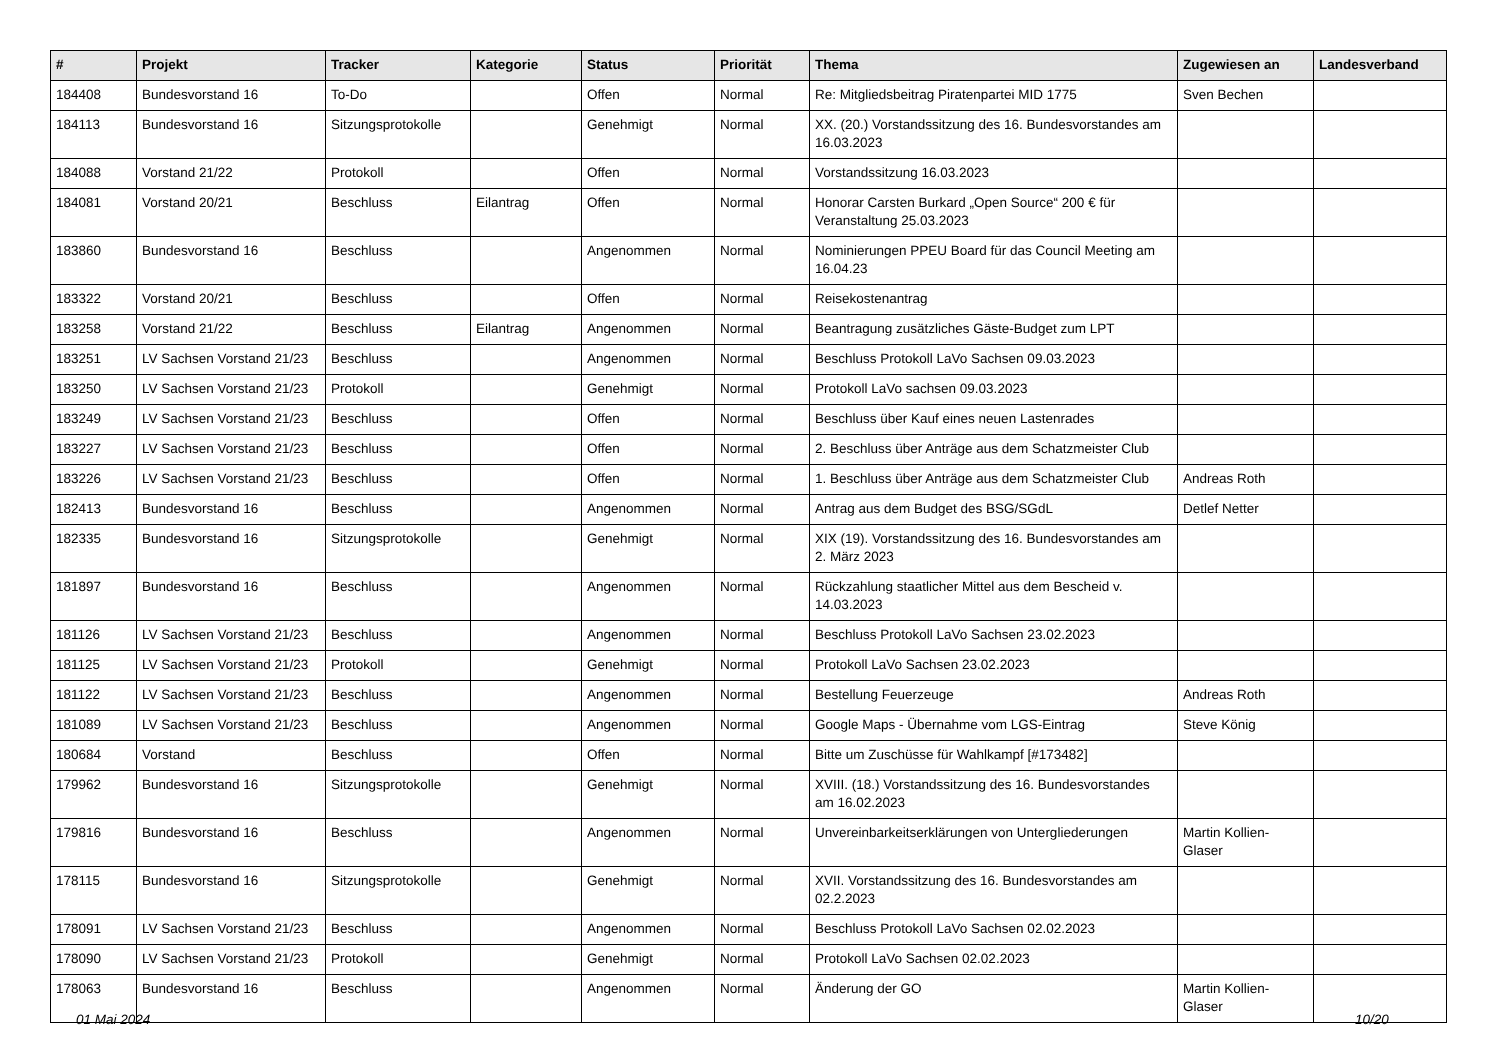| # | Projekt | Tracker | Kategorie | Status | Priorität | Thema | Zugewiesen an | Landesverband |
| --- | --- | --- | --- | --- | --- | --- | --- | --- |
| 184408 | Bundesvorstand 16 | To-Do | | Offen | Normal | Re: Mitgliedsbeitrag Piratenpartei MID 1775 | Sven Bechen | |
| 184113 | Bundesvorstand 16 | Sitzungsprotokolle | | Genehmigt | Normal | XX. (20.) Vorstandssitzung des 16. Bundesvorstandes am 16.03.2023 | | |
| 184088 | Vorstand 21/22 | Protokoll | | Offen | Normal | Vorstandssitzung 16.03.2023 | | |
| 184081 | Vorstand 20/21 | Beschluss | Eilantrag | Offen | Normal | Honorar Carsten Burkard „Open Source“ 200 € für Veranstaltung 25.03.2023 | | |
| 183860 | Bundesvorstand 16 | Beschluss | | Angenommen | Normal | Nominierungen PPEU Board für das Council Meeting am 16.04.23 | | |
| 183322 | Vorstand 20/21 | Beschluss | | Offen | Normal | Reisekostenantrag | | |
| 183258 | Vorstand 21/22 | Beschluss | Eilantrag | Angenommen | Normal | Beantragung zusätzliches Gäste-Budget zum LPT | | |
| 183251 | LV Sachsen Vorstand 21/23 | Beschluss | | Angenommen | Normal | Beschluss Protokoll LaVo Sachsen 09.03.2023 | | |
| 183250 | LV Sachsen Vorstand 21/23 | Protokoll | | Genehmigt | Normal | Protokoll LaVo sachsen 09.03.2023 | | |
| 183249 | LV Sachsen Vorstand 21/23 | Beschluss | | Offen | Normal | Beschluss über Kauf eines neuen Lastenrades | | |
| 183227 | LV Sachsen Vorstand 21/23 | Beschluss | | Offen | Normal | 2. Beschluss über Anträge aus dem Schatzmeister Club | | |
| 183226 | LV Sachsen Vorstand 21/23 | Beschluss | | Offen | Normal | 1. Beschluss über Anträge aus dem Schatzmeister Club | Andreas Roth | |
| 182413 | Bundesvorstand 16 | Beschluss | | Angenommen | Normal | Antrag aus dem Budget des BSG/SGdL | Detlef Netter | |
| 182335 | Bundesvorstand 16 | Sitzungsprotokolle | | Genehmigt | Normal | XIX (19). Vorstandssitzung des 16. Bundesvorstandes am 2. März 2023 | | |
| 181897 | Bundesvorstand 16 | Beschluss | | Angenommen | Normal | Rückzahlung staatlicher Mittel aus dem Bescheid v. 14.03.2023 | | |
| 181126 | LV Sachsen Vorstand 21/23 | Beschluss | | Angenommen | Normal | Beschluss Protokoll LaVo Sachsen 23.02.2023 | | |
| 181125 | LV Sachsen Vorstand 21/23 | Protokoll | | Genehmigt | Normal | Protokoll LaVo Sachsen 23.02.2023 | | |
| 181122 | LV Sachsen Vorstand 21/23 | Beschluss | | Angenommen | Normal | Bestellung Feuerzeuge | Andreas Roth | |
| 181089 | LV Sachsen Vorstand 21/23 | Beschluss | | Angenommen | Normal | Google Maps - Übernahme vom LGS-Eintrag | Steve König | |
| 180684 | Vorstand | Beschluss | | Offen | Normal | Bitte um Zuschüsse für Wahlkampf [#173482] | | |
| 179962 | Bundesvorstand 16 | Sitzungsprotokolle | | Genehmigt | Normal | XVIII. (18.) Vorstandssitzung des 16. Bundesvorstandes am 16.02.2023 | | |
| 179816 | Bundesvorstand 16 | Beschluss | | Angenommen | Normal | Unvereinbarkeitserklärungen von Untergliederungen | Martin Kollien-Glaser | |
| 178115 | Bundesvorstand 16 | Sitzungsprotokolle | | Genehmigt | Normal | XVII. Vorstandssitzung des 16. Bundesvorstandes am 02.2.2023 | | |
| 178091 | LV Sachsen Vorstand 21/23 | Beschluss | | Angenommen | Normal | Beschluss Protokoll LaVo Sachsen 02.02.2023 | | |
| 178090 | LV Sachsen Vorstand 21/23 | Protokoll | | Genehmigt | Normal | Protokoll LaVo Sachsen 02.02.2023 | | |
| 178063 | Bundesvorstand 16 | Beschluss | | Angenommen | Normal | Änderung der GO | Martin Kollien-Glaser | |
01 Mai 2024 10/20